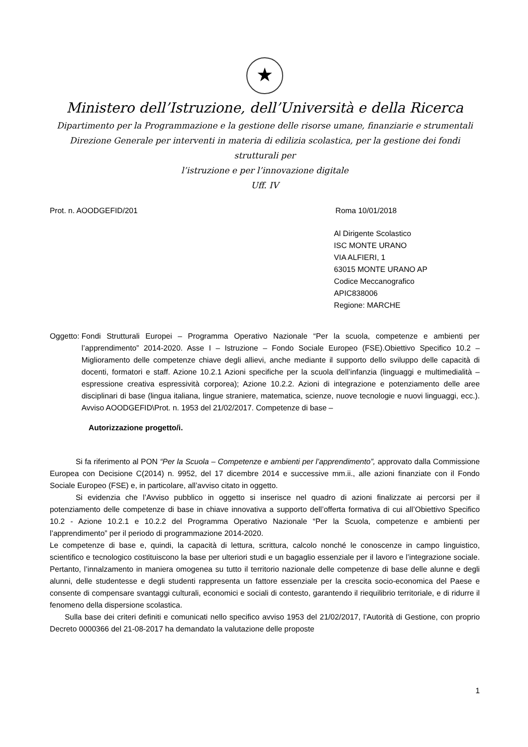★
Ministero dell’Istruzione, dell’Università e della Ricerca
Dipartimento per la Programmazione e la gestione delle risorse umane, finanziarie e strumentali
Direzione Generale per interventi in materia di edilizia scolastica, per la gestione dei fondi strutturali per
l’istruzione e per l’innovazione digitale
Uff. IV
Prot. n. AOODGEFID/201 Roma 10/01/2018
Al Dirigente Scolastico
ISC MONTE URANO
VIA ALFIERI, 1
63015 MONTE URANO AP
Codice Meccanografico
APIC838006
Regione: MARCHE
Oggetto: Fondi Strutturali Europei – Programma Operativo Nazionale “Per la scuola, competenze e ambienti per l’apprendimento” 2014-2020. Asse I – Istruzione – Fondo Sociale Europeo (FSE).Obiettivo Specifico 10.2 – Miglioramento delle competenze chiave degli allievi, anche mediante il supporto dello sviluppo delle capacità di docenti, formatori e staff. Azione 10.2.1 Azioni specifiche per la scuola dell’infanzia (linguaggi e multimedialità –espressione creativa espressività corporea); Azione 10.2.2. Azioni di integrazione e potenziamento delle aree disciplinari di base (lingua italiana, lingue straniere, matematica, scienze, nuove tecnologie e nuovi linguaggi, ecc.). Avviso AOODGEFID\Prot. n. 1953 del 21/02/2017. Competenze di base –
Autorizzazione progetto/i.
Si fa riferimento al PON “Per la Scuola – Competenze e ambienti per l’apprendimento”, approvato dalla Commissione Europea con Decisione C(2014) n. 9952, del 17 dicembre 2014 e successive mm.ii., alle azioni finanziate con il Fondo Sociale Europeo (FSE) e, in particolare, all’avviso citato in oggetto.
Si evidenzia che l’Avviso pubblico in oggetto si inserisce nel quadro di azioni finalizzate ai percorsi per il potenziamento delle competenze di base in chiave innovativa a supporto dell’offerta formativa di cui all’Obiettivo Specifico 10.2 - Azione 10.2.1 e 10.2.2 del Programma Operativo Nazionale “Per la Scuola, competenze e ambienti per l’apprendimento” per il periodo di programmazione 2014-2020.
Le competenze di base e, quindi, la capacità di lettura, scrittura, calcolo nonché le conoscenze in campo linguistico, scientifico e tecnologico costituiscono la base per ulteriori studi e un bagaglio essenziale per il lavoro e l’integrazione sociale. Pertanto, l’innalzamento in maniera omogenea su tutto il territorio nazionale delle competenze di base delle alunne e degli alunni, delle studentesse e degli studenti rappresenta un fattore essenziale per la crescita socio-economica del Paese e consente di compensare svantaggi culturali, economici e sociali di contesto, garantendo il riequilibrio territoriale, e di ridurre il fenomeno della dispersione scolastica.
Sulla base dei criteri definiti e comunicati nello specifico avviso 1953 del 21/02/2017, l’Autorità di Gestione, con proprio Decreto 0000366 del 21-08-2017 ha demandato la valutazione delle proposte
1